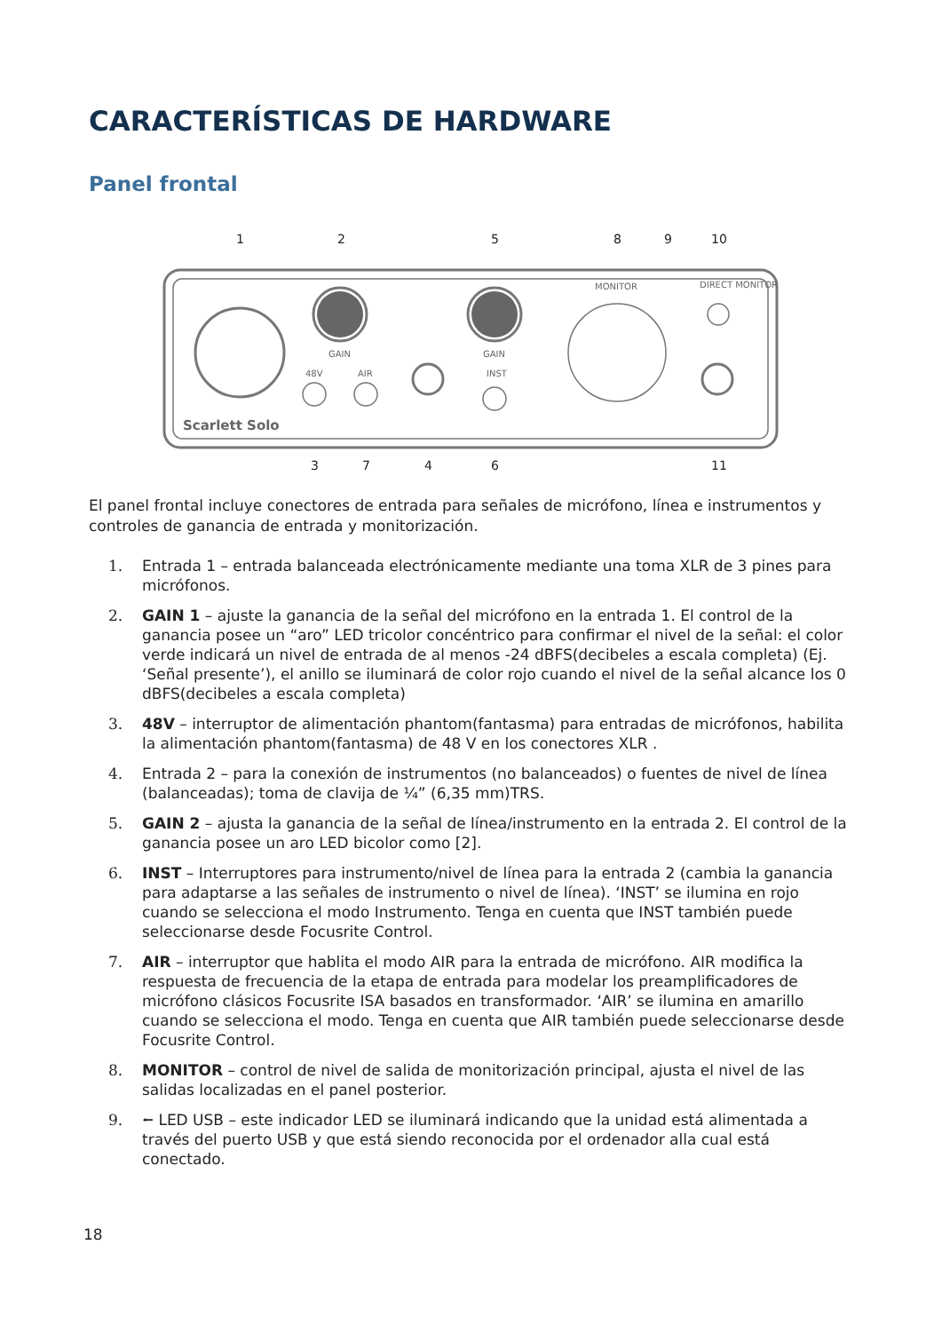CARACTERÍSTICAS DE HARDWARE
Panel frontal
GAIN
GAIN
48V
AIR
INST
MONITOR
DIRECT MONITOR
Scarlett Solo
1
2
5
8
9
10
3
7
4
6
11
El panel frontal incluye conectores de entrada para señales de micrófono, línea e instrumentos y controles de ganancia de entrada y monitorización.
1. Entrada 1 – entrada balanceada electrónicamente mediante una toma XLR de 3 pines para micrófonos.
2. GAIN 1 – ajuste la ganancia de la señal del micrófono en la entrada 1. El control de la ganancia posee un “aro” LED tricolor concéntrico para confirmar el nivel de la señal: el color verde indicará un nivel de entrada de al menos -24 dBFS(decibeles a escala completa) (Ej. ‘Señal presente’), el anillo se iluminará de color rojo cuando el nivel de la señal alcance los 0 dBFS(decibeles a escala completa)
3. 48V – interruptor de alimentación phantom(fantasma) para entradas de micrófonos, habilita la alimentación phantom(fantasma) de 48 V en los conectores XLR .
4. Entrada 2 – para la conexión de instrumentos (no balanceados) o fuentes de nivel de línea (balanceadas); toma de clavija de ¼” (6,35 mm)TRS.
5. GAIN 2 – ajusta la ganancia de la señal de línea/instrumento en la entrada 2. El control de la ganancia posee un aro LED bicolor como [2].
6. INST – Interruptores para instrumento/nivel de línea para la entrada 2 (cambia la ganancia para adaptarse a las señales de instrumento o nivel de línea). ‘INST’ se ilumina en rojo cuando se selecciona el modo Instrumento. Tenga en cuenta que INST también puede seleccionarse desde Focusrite Control.
7. AIR – interruptor que hablita el modo AIR para la entrada de micrófono. AIR modifica la respuesta de frecuencia de la etapa de entrada para modelar los preamplificadores de micrófono clásicos Focusrite ISA basados en transformador. ‘AIR’ se ilumina en amarillo cuando se selecciona el modo. Tenga en cuenta que AIR también puede seleccionarse desde Focusrite Control.
8. MONITOR – control de nivel de salida de monitorización principal, ajusta el nivel de las salidas localizadas en el panel posterior.
9. ⭠ LED USB – este indicador LED se iluminará indicando que la unidad está alimentada a través del puerto USB y que está siendo reconocida por el ordenador alla cual está conectado.
18